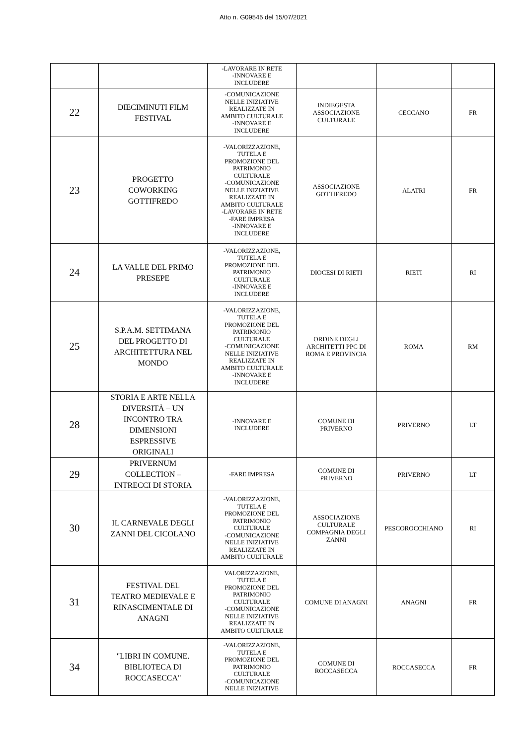Atto n. G09545 del 15/07/2021
| | | -LAVORARE IN RETE -INNOVARE E INCLUDERE | | | |
| 22 | DIECIMINUTI FILM FESTIVAL | -COMUNICAZIONE NELLE INIZIATIVE REALIZZATE IN AMBITO CULTURALE -INNOVARE E INCLUDERE | INDIEGESTA ASSOCIAZIONE CULTURALE | CECCANO | FR |
| 23 | PROGETTO COWORKING GOTTIFREDO | -VALORIZZAZIONE, TUTELA E PROMOZIONE DEL PATRIMONIO CULTURALE -COMUNICAZIONE NELLE INIZIATIVE REALIZZATE IN AMBITO CULTURALE -LAVORARE IN RETE -FARE IMPRESA -INNOVARE E INCLUDERE | ASSOCIAZIONE GOTTIFREDO | ALATRI | FR |
| 24 | LA VALLE DEL PRIMO PRESEPE | -VALORIZZAZIONE, TUTELA E PROMOZIONE DEL PATRIMONIO CULTURALE -INNOVARE E INCLUDERE | DIOCESI DI RIETI | RIETI | RI |
| 25 | S.P.A.M. SETTIMANA DEL PROGETTO DI ARCHITETTURA NEL MONDO | -VALORIZZAZIONE, TUTELA E PROMOZIONE DEL PATRIMONIO CULTURALE -COMUNICAZIONE NELLE INIZIATIVE REALIZZATE IN AMBITO CULTURALE -INNOVARE E INCLUDERE | ORDINE DEGLI ARCHITETTI PPC DI ROMA E PROVINCIA | ROMA | RM |
| 28 | STORIA E ARTE NELLA DIVERSITÀ – UN INCONTRO TRA DIMENSIONI ESPRESSIVE ORIGINALI | -INNOVARE E INCLUDERE | COMUNE DI PRIVERNO | PRIVERNO | LT |
| 29 | PRIVERNUM COLLECTION – INTRECCI DI STORIA | -FARE IMPRESA | COMUNE DI PRIVERNO | PRIVERNO | LT |
| 30 | IL CARNEVALE DEGLI ZANNI DEL CICOLANO | -VALORIZZAZIONE, TUTELA E PROMOZIONE DEL PATRIMONIO CULTURALE -COMUNICAZIONE NELLE INIZIATIVE REALIZZATE IN AMBITO CULTURALE | ASSOCIAZIONE CULTURALE COMPAGNIA DEGLI ZANNI | PESCOROCCHIANO | RI |
| 31 | FESTIVAL DEL TEATRO MEDIEVALE E RINASCIMENTALE DI ANAGNI | VALORIZZAZIONE, TUTELA E PROMOZIONE DEL PATRIMONIO CULTURALE -COMUNICAZIONE NELLE INIZIATIVE REALIZZATE IN AMBITO CULTURALE | COMUNE DI ANAGNI | ANAGNI | FR |
| 34 | "LIBRI IN COMUNE. BIBLIOTECA DI ROCCASECCA" | -VALORIZZAZIONE, TUTELA E PROMOZIONE DEL PATRIMONIO CULTURALE -COMUNICAZIONE NELLE INIZIATIVE | COMUNE DI ROCCASECCA | ROCCASECCA | FR |